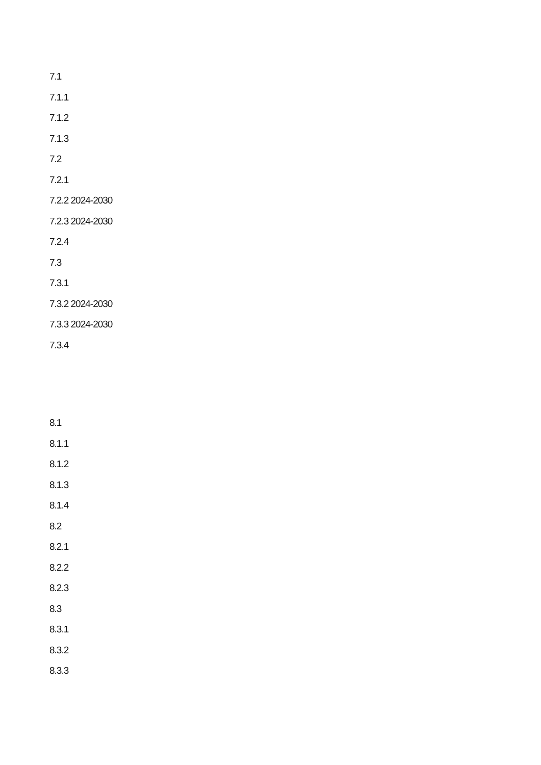7.1
7.1.1
7.1.2
7.1.3
7.2
7.2.1
7.2.2 2024-2030
7.2.3 2024-2030
7.2.4
7.3
7.3.1
7.3.2 2024-2030
7.3.3 2024-2030
7.3.4
8.1
8.1.1
8.1.2
8.1.3
8.1.4
8.2
8.2.1
8.2.2
8.2.3
8.3
8.3.1
8.3.2
8.3.3